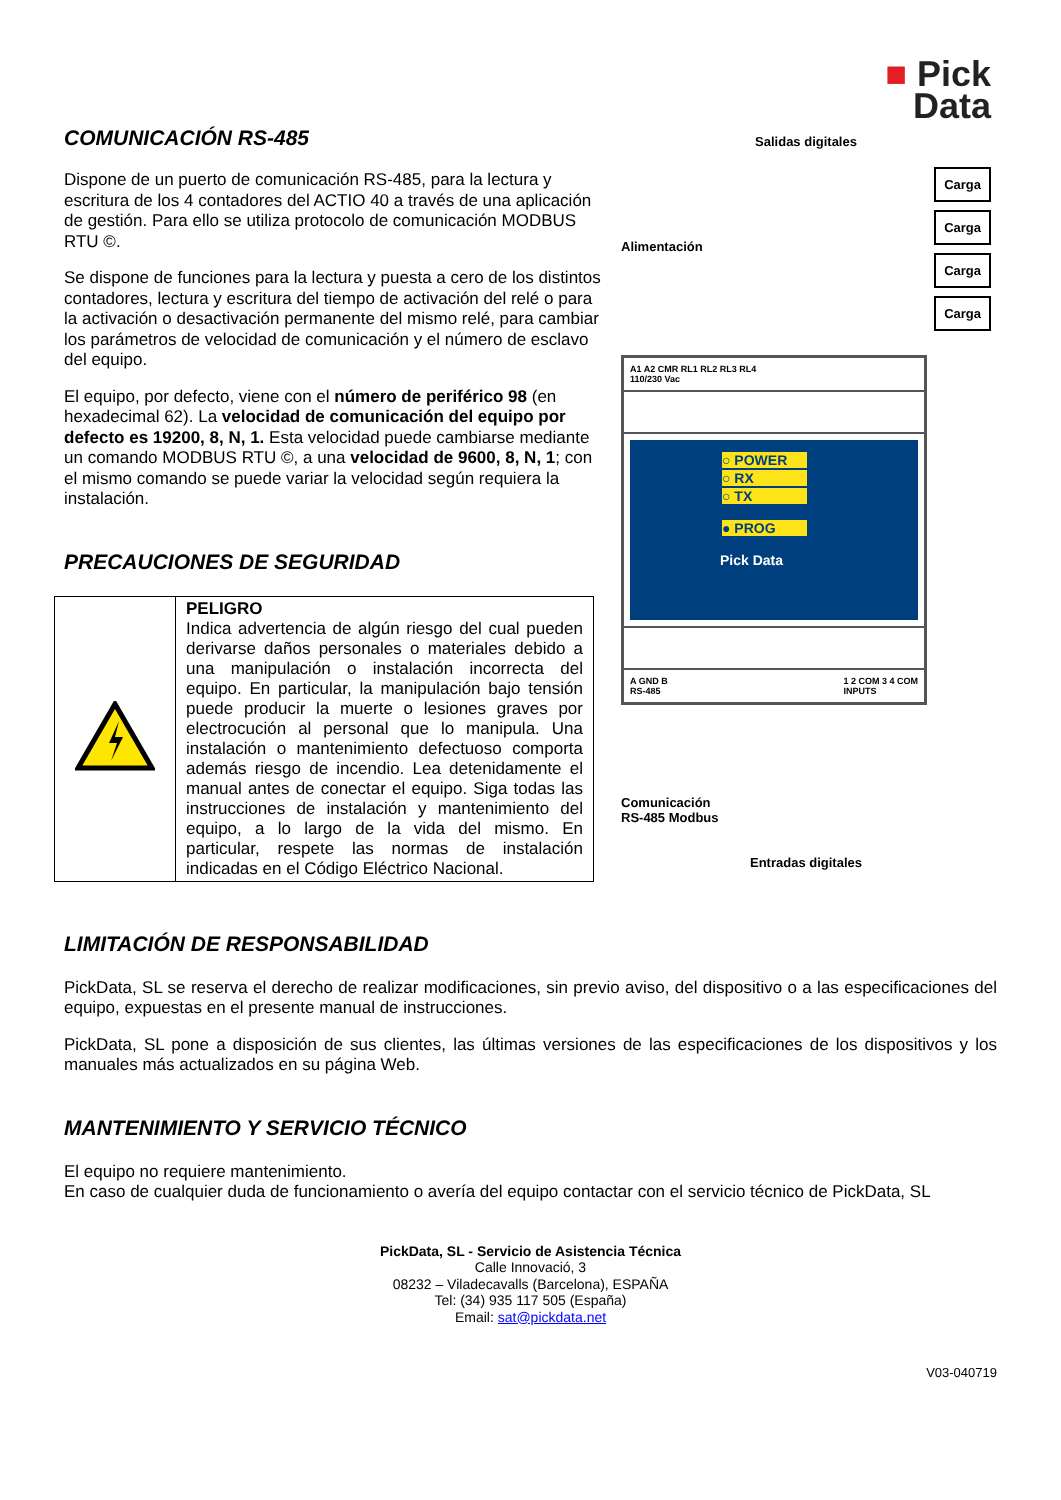COMUNICACIÓN RS-485
Dispone de un puerto de comunicación RS-485, para la lectura y escritura de los 4 contadores del ACTIO 40 a través de una aplicación de gestión. Para ello se utiliza protocolo de comunicación MODBUS RTU ©.
Se dispone de funciones para la lectura y puesta a cero de los distintos contadores, lectura y escritura del tiempo de activación del relé o para la activación o desactivación permanente del mismo relé, para cambiar los parámetros de velocidad de comunicación y el número de esclavo del equipo.
El equipo, por defecto, viene con el número de periférico 98 (en hexadecimal 62). La velocidad de comunicación del equipo por defecto es 19200, 8, N, 1. Esta velocidad puede cambiarse mediante un comando MODBUS RTU ©, a una velocidad de 9600, 8, N, 1; con el mismo comando se puede variar la velocidad según requiera la instalación.
PRECAUCIONES DE SEGURIDAD
| | PELIGRO Indica advertencia de algún riesgo del cual pueden derivarse daños personales o materiales debido a una manipulación o instalación incorrecta del equipo. En particular, la manipulación bajo tensión puede producir la muerte o lesiones graves por electrocución al personal que lo manipula. Una instalación o mantenimiento defectuoso comporta además riesgo de incendio. Lea detenidamente el manual antes de conectar el equipo. Siga todas las instrucciones de instalación y mantenimiento del equipo, a lo largo de la vida del mismo. En particular, respete las normas de instalación indicadas en el Código Eléctrico Nacional. |
■ Pick
Data
Salidas digitales
Alimentación
Carga
Carga
Carga
Carga
A1 A2 CMR RL1 RL2 RL3 RL4
110/230 Vac
○ POWER
○ RX
○ TX
● PROG
Pick Data
A GND B
RS-485 1 2 COM 3 4 COM
INPUTS
Comunicación
RS-485 Modbus
Entradas digitales
LIMITACIÓN DE RESPONSABILIDAD
PickData, SL se reserva el derecho de realizar modificaciones, sin previo aviso, del dispositivo o a las especificaciones del equipo, expuestas en el presente manual de instrucciones.
PickData, SL pone a disposición de sus clientes, las últimas versiones de las especificaciones de los dispositivos y los manuales más actualizados en su página Web.
MANTENIMIENTO Y SERVICIO TÉCNICO
El equipo no requiere mantenimiento.
En caso de cualquier duda de funcionamiento o avería del equipo contactar con el servicio técnico de PickData, SL
PickData, SL - Servicio de Asistencia Técnica
Calle Innovació, 3
08232 – Viladecavalls (Barcelona), ESPAÑA
Tel: (34) 935 117 505 (España)
Email: sat@pickdata.net
V03-040719